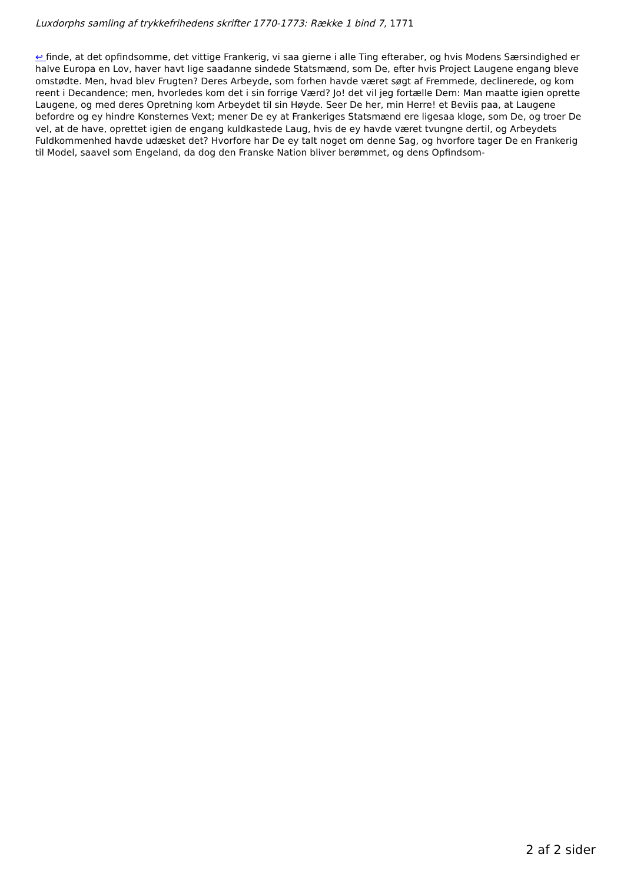Luxdorphs samling af trykkefrihedens skrifter 1770-1773: Række 1 bind 7, 1771
↩ finde, at det opfindsomme, det vittige Frankerig, vi saa gierne i alle Ting efteraber, og hvis Modens Særsindighed er halve Europa en Lov, haver havt lige saadanne sindede Statsmænd, som De, efter hvis Project Laugene engang bleve omstødte. Men, hvad blev Frugten? Deres Arbeyde, som forhen havde været søgt af Fremmede, declinerede, og kom reent i Decandence; men, hvorledes kom det i sin forrige Værd? Jo! det vil jeg fortælle Dem: Man maatte igien oprette Laugene, og med deres Opretning kom Arbeydet til sin Høyde. Seer De her, min Herre! et Beviis paa, at Laugene befordre og ey hindre Konsternes Vext; mener De ey at Frankeriges Statsmænd ere ligesaa kloge, som De, og troer De vel, at de have, oprettet igien de engang kuldkastede Laug, hvis de ey havde været tvungne dertil, og Arbeydets Fuldkommenhed havde udæsket det? Hvorfore har De ey talt noget om denne Sag, og hvorfore tager De en Frankerig til Model, saavel som Engeland, da dog den Franske Nation bliver berømmet, og dens Opfindsom-
2 af 2 sider